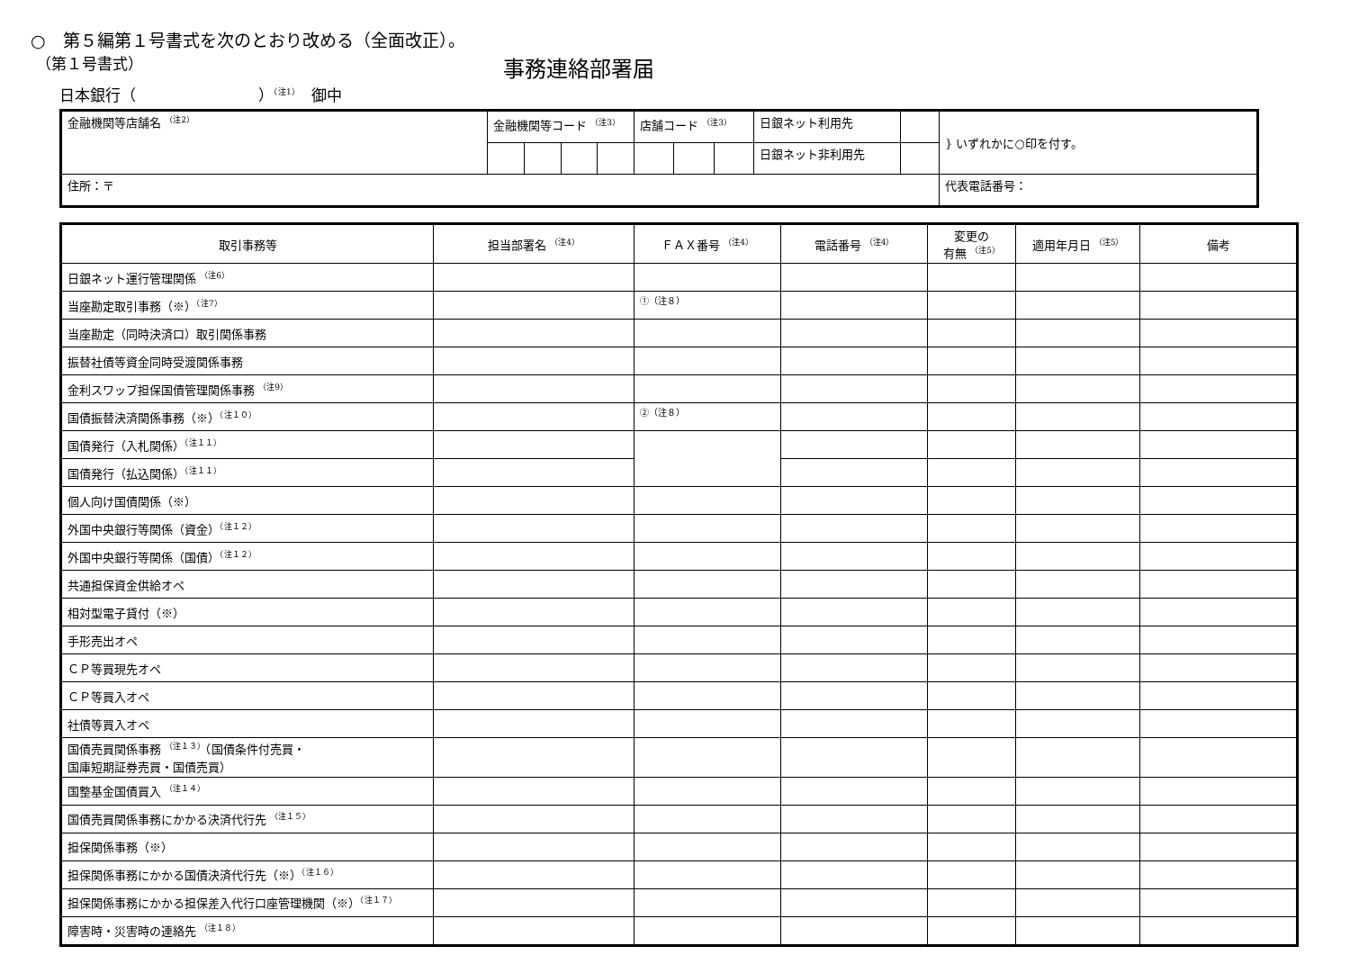○　第５編第１号書式を次のとおり改める（全面改正）。
（第１号書式） 事務連絡部署届
日本銀行（　　　　　　　　）<sup>（注1）</sup>　御中
| 金融機関等店舗名 <sup>（注2）</sup> | 金融機関等コード <sup>（注3）</sup> | | | | 店舗コード <sup>（注3）</sup> | | | 日銀ネット利用先 | | } いずれかに○印を付す。 |
| | | | | | | | | 日銀ネット非利用先 | | |
| 住所：〒 | | | | | | | | | | 代表電話番号： |
| 取引事務等 | 担当部署名 <sup>（注4）</sup> | ＦＡＸ番号 <sup>（注4）</sup> | 電話番号 <sup>（注4）</sup> | 変更の 有無 <sup>（注5）</sup> | 適用年月日 <sup>（注5）</sup> | 備考 |
| --- | --- | --- | --- | --- | --- | --- |
| 日銀ネット運行管理関係 <sup>（注6）</sup> | | | | | | |
| 当座勘定取引事務（※）<sup>（注7）</sup> | | ①（注８） | | | | |
| 当座勘定（同時決済口）取引関係事務 | | | | | | |
| 振替社債等資金同時受渡関係事務 | | | | | | |
| 金利スワップ担保国債管理関係事務 <sup>（注9）</sup> | | | | | | |
| 国債振替決済関係事務（※）<sup>（注１０）</sup> | | ②（注８） | | | | |
| 国債発行（入札関係）<sup>（注１１）</sup> | | | | | | |
| 国債発行（払込関係）<sup>（注１１）</sup> | | | | | | |
| 個人向け国債関係（※） | | | | | | |
| 外国中央銀行等関係（資金）<sup>（注１２）</sup> | | | | | | |
| 外国中央銀行等関係（国債）<sup>（注１２）</sup> | | | | | | |
| 共通担保資金供給オペ | | | | | | |
| 相対型電子貸付（※） | | | | | | |
| 手形売出オペ | | | | | | |
| ＣＰ等買現先オペ | | | | | | |
| ＣＰ等買入オペ | | | | | | |
| 社債等買入オペ | | | | | | |
| 国債売買関係事務 <sup>（注１３）</sup>（国債条件付売買・ 国庫短期証券売買・国債売買） | | | | | | |
| 国整基金国債買入 <sup>（注１４）</sup> | | | | | | |
| 国債売買関係事務にかかる決済代行先 <sup>（注１５）</sup> | | | | | | |
| 担保関係事務（※） | | | | | | |
| 担保関係事務にかかる国債決済代行先（※）<sup>（注１６）</sup> | | | | | | |
| 担保関係事務にかかる担保差入代行口座管理機関（※）<sup>（注１７）</sup> | | | | | | |
| 障害時・災害時の連絡先 <sup>（注１８）</sup> | | | | | | |